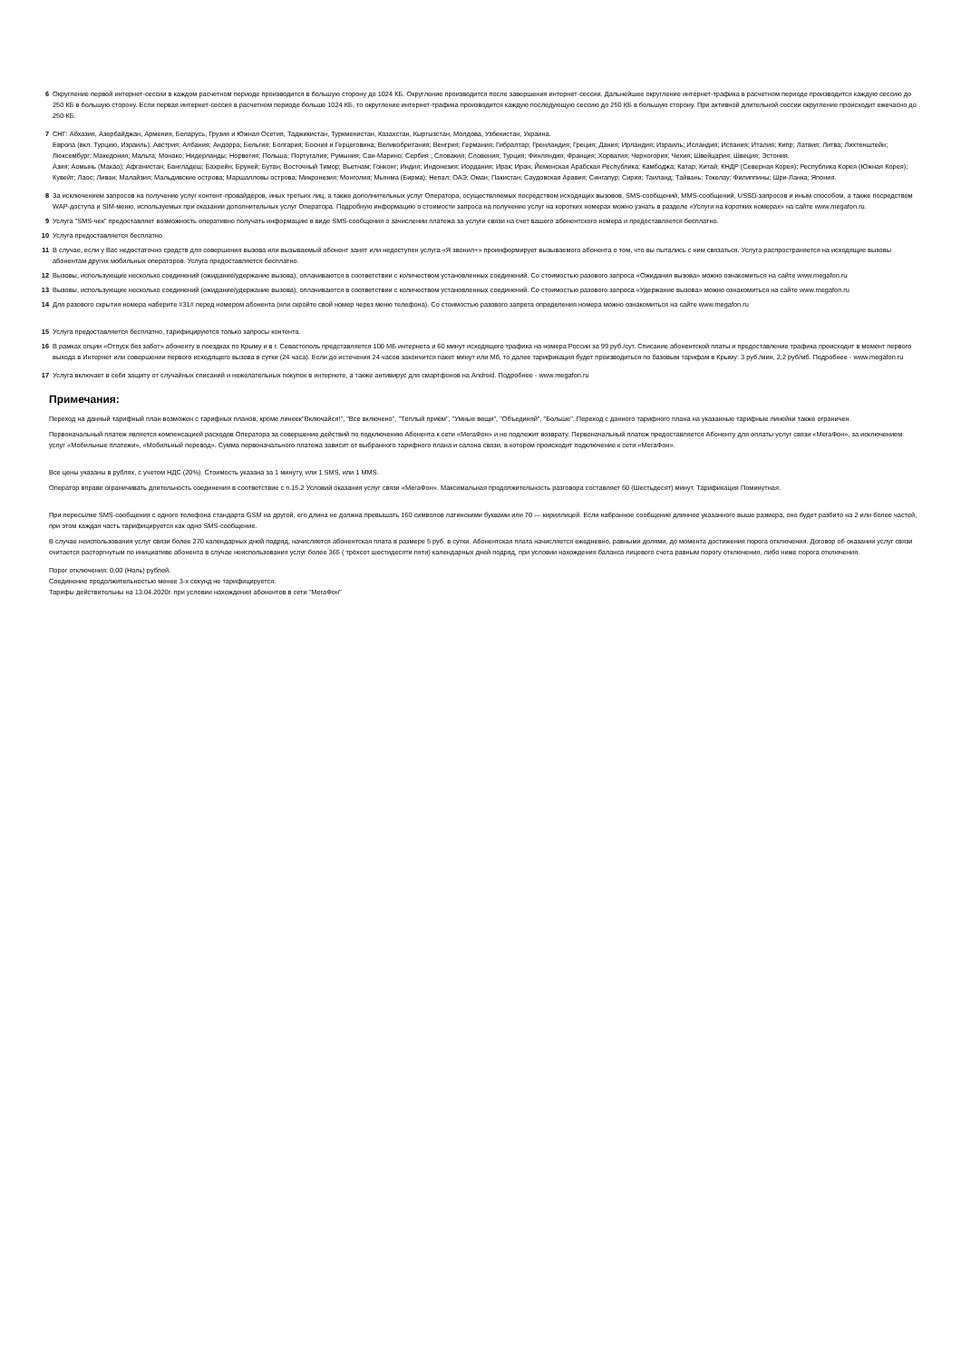6 Округление первой интернет-сессии в каждом расчетном периоде производится в большую сторону до 1024 КБ. Округление производится после завершения интернет-сессии. Дальнейшее округление интернет-трафика в расчетном периоде производится каждую сессию до 250 КБ в большую сторону. Если первая интернет-сессия в расчетном периоде больше 1024 КБ, то округление интернет-трафика производится каждую последующую сессию до 250 КБ в большую сторону. При активной длительной сессии округление происходит ежечасно до 250 КБ.
7 СНГ: Абхазия, Азербайджан, Армения, Беларусь, Грузия и Южная Осетия, Таджикистан, Туркменистан, Казахстан, Кыргызстан, Молдова, Узбекистан, Украина.
Европа (вкл. Турцию, Израиль): Австрия; Албания; Андорра; Бельгия; Болгария; Босния и Герцеговина; Великобритания; Венгрия; Германия; Гибралтар; Гренландия; Греция; Дания; Ирландия; Израиль; Исландия; Испания; Италия; Кипр; Латвия; Литва; Лихтенштейн; Люксембург; Македония; Мальта; Монако; Нидерланды; Норвегия; Польша; Португалия; Румыния; Сан-Марино; Сербия ; Словакия; Словения; Турция; Финляндия; Франция; Хорватия; Черногория; Чехия; Швейцария; Швеция; Эстония.
Азия: Аомынь (Макао); Афганистан; Бангладеш; Бахрейн; Бруней; Бутан; Восточный Тимор; Вьетнам; Гонконг; Индия; Индонезия; Иордания; Ирак; Иран; Йеменская Арабская Республика; Камбоджа; Катар; Китай; КНДР (Северная Корея); Республика Корея (Южная Корея); Кувейт; Лаос; Ливан; Малайзия; Мальдивские острова; Маршалловы острова; Микронезия; Монголия; Мьянма (Бирма); Непал; ОАЭ; Оман; Пакистан; Саудовская Аравия; Сингапур; Сирия; Таиланд; Тайвань; Токелау; Филиппины; Шри-Ланка; Япония.
8 За исключением запросов на получение услуг контент-провайдеров, иных третьих лиц, а также дополнительных услуг Оператора, осуществляемых посредством исходящих вызовов, SMS-сообщений, MMS-сообщений, USSD-запросов и иным способом, а также посредством WAP-доступа и SIM-меню, используемых при оказании дополнительных услуг Оператора. Подробную информацию о стоимости запроса на получение услуг на коротких номерах можно узнать в разделе «Услуги на коротких номерах» на сайте www.megafon.ru.
9 Услуга "SMS-чек" предоставляет возможность оперативно получать информацию в виде SMS-сообщения о зачислении платежа за услуги связи на счет вашего абонентского номера и предоставляется бесплатно.
10 Услуга предоставляется бесплатно.
11 В случае, если у Вас недостаточно средств для совершения вызова или вызываемый абонент занят или недоступен услуга «Я звонил+» проинформирует вызываемого абонента о том, что вы пытались с ним связаться. Услуга распространяется на исходящие вызовы абонентам других мобильных операторов. Услуга предоставляется бесплатно.
12 Вызовы, использующие несколько соединений (ожидание/удержание вызова), оплачиваются в соответствии с количеством установленных соединений. Со стоимостью разового запроса «Ожидания вызова» можно ознакомиться на сайте www.megafon.ru
13 Вызовы, использующие несколько соединений (ожидание/удержание вызова), оплачиваются в соответствии с количеством установленных соединений. Со стоимостью разового запроса «Удержание вызова» можно ознакомиться на сайте www.megafon.ru
14 Для разового скрытия номера наберите #31# перед номером абонента (или скройте свой номер через меню телефона). Со стоимостью разового запрета определения номера можно ознакомиться на сайте www.megafon.ru
15 Услуга предоставляется бесплатно, тарифицируются только запросы контента.
16 В рамках опции «Отпуск без забот» абоненту в поездках по Крыму и в г. Севастополь представляется 100 МБ интернета и 60 минут исходящего трафика на номера России за 99 руб./сут. Списание абонентской платы и предоставление трафика происходит в момент первого выхода в Интернет или совершении первого исходящего вызова в сутки (24 часа). Если до истечения 24 часов закончится пакет минут или Мб, то далее тарификация будет производиться по базовым тарифам в Крыму: 3 руб./мин, 2,2 руб/мб. Подробнее - www.megafon.ru
17 Услуга включает в себя защиту от случайных списаний и нежелательных покупок в интернете, а также антивирус для смартфонов на Android. Подробнее - www.megafon.ru
Примечания:
Переход на данный тарифный план возможен с тарифных планов, кроме линеек"Включайся!", "Все включено", "Тёплый приём", "Умные вещи", "Объединяй", "Больше". Переход с данного тарифного плана на указанные тарифные линейки также ограничен.
Первоначальный платеж является компенсацией расходов Оператора за совершение действий по подключению Абонента к сети «МегаФон» и не подлежит возврату. Первоначальный платеж предоставляется Абоненту для оплаты услуг связи «МегаФон», за исключением услуг «Мобильные платежи», «Мобильный перевод». Сумма первоначального платежа зависит от выбранного тарифного плана и салона связи, в котором происходит подключение к сети «МегаФон».
Все цены указаны в рублях, с учетом НДС (20%). Стоимость указана за 1 минуту, или 1 SMS, или 1 MMS.
Оператор вправе ограничивать длительность соединения в соответствие с п.15.2 Условий оказания услуг связи «МегаФон». Максимальная продолжительность разговора составляет 60 (Шестьдесят) минут. Тарификация Поминутная.
При пересылке SMS-сообщения с одного телефона стандарта GSM на другой, его длина не должна превышать 160 символов латинскими буквами или 70 — кириллицей. Если набранное сообщение длиннее указанного выше размера, оно будет разбито на 2 или более частей, при этом каждая часть тарифицируется как одно SMS-сообщение.
В случае неиспользования услуг связи более 270 календарных дней подряд, начисляется абонентская плата в размере 5 руб. в сутки. Абонентская плата начисляется ежедневно, равными долями, до момента достижения порога отключения. Договор об оказании услуг связи считается расторгнутым по инициативе абонента в случае неиспользования услуг более 365 ( трёхсот шестидесяти пяти) календарных дней подряд, при условии нахождения баланса лицевого счета равным порогу отключения, либо ниже порога отключения.
Порог отключения: 0,00 (Ноль) рублей.
Соединение продолжительностью менее 3-х секунд не тарифицируется.
Тарифы действительны на 13.04.2020г. при условии нахождения абонентов в сети "МегаФон"